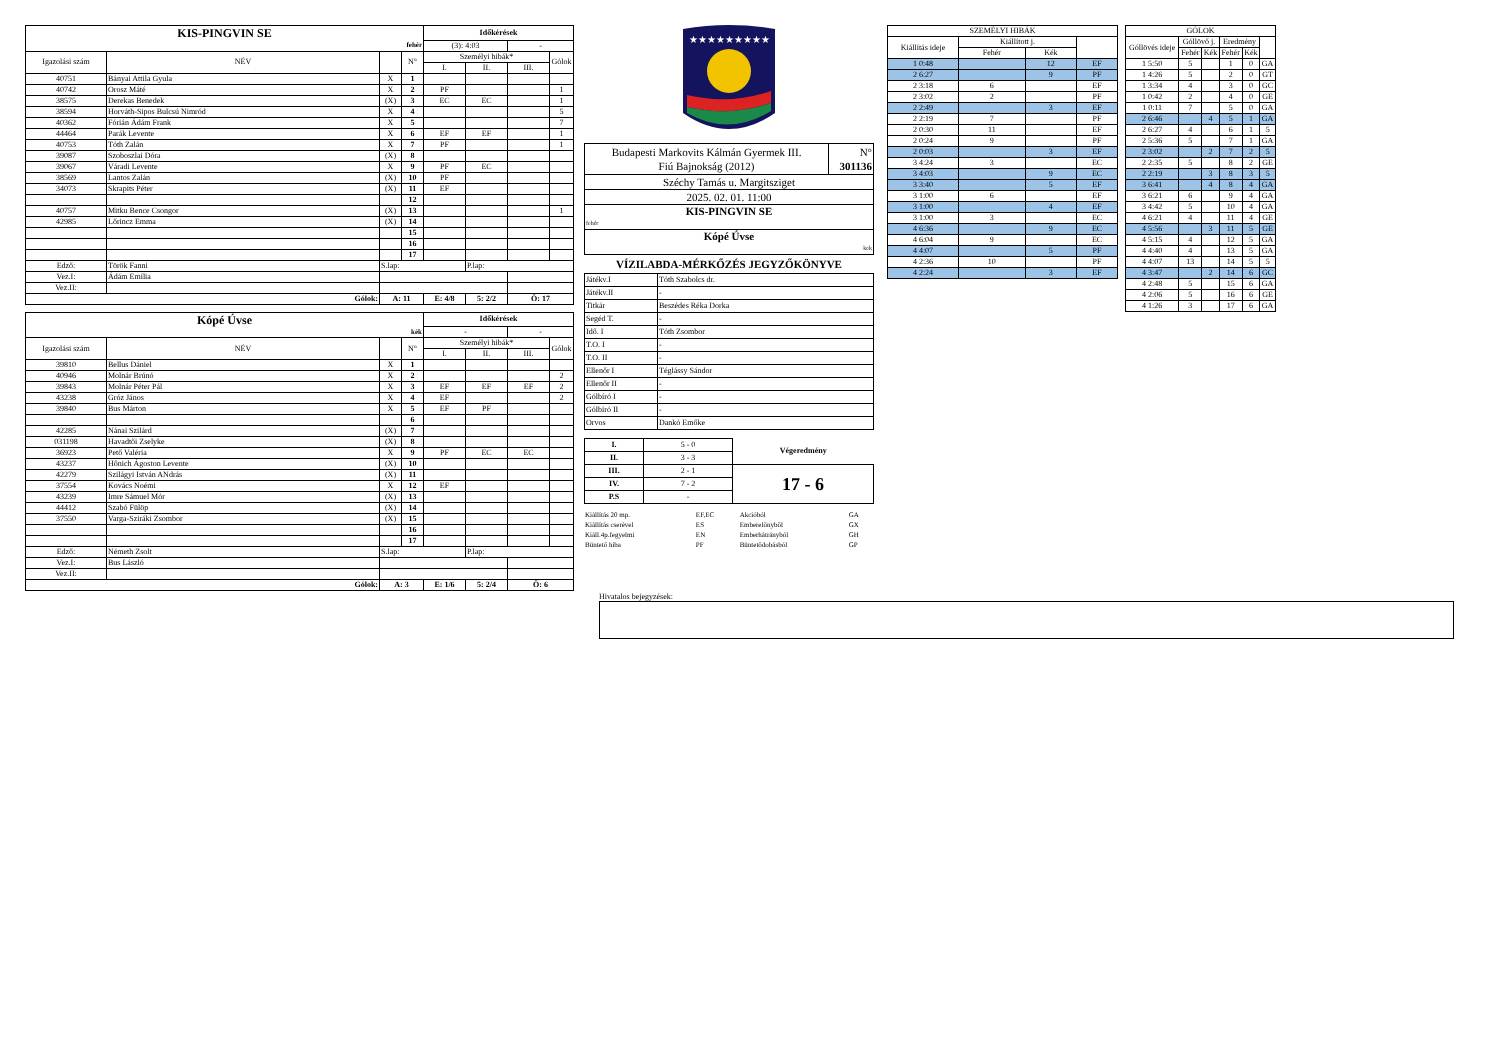| KIS-PINGVIN SE | | | | Időkérések | | | |
| fehér | | | | (3): 4:03 | | - | |
| Igazolási szám | NÉV | | N° | Személyi hibák* | | | Gólok |
| | | | | I. | II. | III. | |
| 40751 | Bányai Attila Gyula | X | 1 | | | | |
| 40742 | Orosz Máté | X | 2 | PF | | | 1 |
| 38575 | Derekas Benedek | (X) | 3 | EC | EC | | 1 |
| 38594 | Horváth-Sipos Bulcsú Nimród | X | 4 | | | | 5 |
| 40362 | Fórián Ádám Frank | X | 5 | | | | 7 |
| 44464 | Parák Levente | X | 6 | EF | EF | | 1 |
| 40753 | Tóth Zalán | X | 7 | PF | | | 1 |
| 39087 | Szoboszlai Dóra | (X) | 8 | | | | |
| 39067 | Váradi Levente | X | 9 | PF | EC | | |
| 38569 | Lantos Zalán | (X) | 10 | PF | | | |
| 34073 | Skrapits Péter | (X) | 11 | EF | | | |
| | | | 12 | | | | |
| 40757 | Mitku Bence Csongor | (X) | 13 | | | | 1 |
| 42985 | Lőrincz Emma | (X) | 14 | | | | |
| | | | 15 | | | | |
| | | | 16 | | | | |
| | | | 17 | | | | |
| Edző: | Török Fanni | S.lap: | | | P.lap: | | |
| Vez.I: | Ádám Emília | | | | | | |
| Vez.II: | | | | | | | |
| Gólok: | | A: 11 | | E: 4/8 | 5: 2/2 | Ö: 17 | |
| Kópé Úvse | | | | Időkérések | | | |
| kék | | | | - | | - | |
| Igazolási szám | NÉV | | N° | Személyi hibák* | | | Gólok |
| | | | | I. | II. | III. | |
| 39810 | Bellus Dániel | X | 1 | | | | |
| 40946 | Molnár Brúnó | X | 2 | | | | 2 |
| 39843 | Molnár Péter Pál | X | 3 | EF | EF | EF | 2 |
| 43238 | Gróz János | X | 4 | EF | | | 2 |
| 39840 | Bus Márton | X | 5 | EF | PF | | |
| | | | 6 | | | | |
| 42285 | Nánai Szilárd | (X) | 7 | | | | |
| 031198 | Havadtői Zselyke | (X) | 8 | | | | |
| 36923 | Pető Valéria | X | 9 | PF | EC | EC | |
| 43237 | Hőnich Ágoston Levente | (X) | 10 | | | | |
| 42279 | Szilágyi István ANdrás | (X) | 11 | | | | |
| 37554 | Kovács Noémi | X | 12 | EF | | | |
| 43239 | Imre Sámuel Mór | (X) | 13 | | | | |
| 44412 | Szabó Fülöp | (X) | 14 | | | | |
| 37550 | Varga-Sziráki Zsombor | (X) | 15 | | | | |
| | | | 16 | | | | |
| | | | 17 | | | | |
| Edző: | Németh Zsolt | S.lap: | | | P.lap: | | |
| Vez.I: | Bus László | | | | | | |
| Vez.II: | | | | | | | |
| Gólok: | | A: 3 | | E: 1/6 | 5: 2/4 | Ö: 6 | |
★★★★★★★★★
| Budapesti Markovits Kálmán Gyermek III. Fiú Bajnokság (2012) | N° 301136 |
| Széchy Tamás u. Margitsziget | |
| 2025. 02. 01. 11:00 | |
| KIS-PINGVIN SE fehér | |
| Kópé Úvse kek | |
VÍZILABDA-MÉRKŐZÉS JEGYZŐKÖNYVE
| Játékv.I | Tóth Szabolcs dr. |
| Játékv.II | - |
| Titkár | Beszédes Réka Dorka |
| Segéd T. | - |
| Idő. I | Tóth Zsombor |
| T.O. I | - |
| T.O. II | - |
| Ellenőr I | Téglássy Sándor |
| Ellenőr II | - |
| Gólbíró I | - |
| Gólbíró II | - |
| Orvos | Dankó Emőke |
| I. | 5 - 0 | Végeredmény |
| II. | 3 - 3 | |
| III. | 2 - 1 | 17 - 6 |
| IV. | 7 - 2 | |
| P.S | - | |
| Kiállítás 20 mp. | EF,EC | Akcióból | GA |
| Kiállítás cserével | ES | Emberelőnyből | GX |
| Kiáll.4p.fegyelmi | EN | Emberhátrányból | GH |
| Büntető hiba | PF | Büntetődobásból | GP |
| SZEMÉLYI HIBÁK | | | |
| --- | --- | --- | --- |
| Kiállítás ideje | Kiállított j. | | |
| | Fehér | Kék | |
| 1 0:48 | | 12 | EF |
| 2 6:27 | | 9 | PF |
| 2 3:18 | 6 | | EF |
| 2 3:02 | 2 | | PF |
| 2 2:49 | | 3 | EF |
| 2 2:19 | 7 | | PF |
| 2 0:30 | 11 | | EF |
| 2 0:24 | 9 | | PF |
| 2 0:03 | | 3 | EF |
| 3 4:24 | 3 | | EC |
| 3 4:03 | | 9 | EC |
| 3 3:40 | | 5 | EF |
| 3 1:00 | 6 | | EF |
| 3 1:00 | | 4 | EF |
| 3 1:00 | 3 | | EC |
| 4 6:36 | | 9 | EC |
| 4 6:04 | 9 | | EC |
| 4 4:07 | | 5 | PF |
| 4 2:36 | 10 | | PF |
| 4 2:24 | | 3 | EF |
| GÓLOK | | | | | |
| --- | --- | --- | --- | --- | --- |
| Góllövés ideje | Góllövő j. | | Eredmény | | |
| | Fehér | Kék | Fehér | Kék | |
| 1 5:50 | 5 | | 1 | 0 | GA |
| 1 4:26 | 5 | | 2 | 0 | GT |
| 1 3:34 | 4 | | 3 | 0 | GC |
| 1 0:42 | 2 | | 4 | 0 | GE |
| 1 0:11 | 7 | | 5 | 0 | GA |
| 2 6:46 | | 4 | 5 | 1 | GA |
| 2 6:27 | 4 | | 6 | 1 | 5 |
| 2 5:36 | 5 | | 7 | 1 | GA |
| 2 3:02 | | 2 | 7 | 2 | 5 |
| 2 2:35 | 5 | | 8 | 2 | GE |
| 2 2:19 | | 3 | 8 | 3 | 5 |
| 3 6:41 | | 4 | 8 | 4 | GA |
| 3 6:21 | 6 | | 9 | 4 | GA |
| 3 4:42 | 5 | | 10 | 4 | GA |
| 4 6:21 | 4 | | 11 | 4 | GE |
| 4 5:56 | | 3 | 11 | 5 | GE |
| 4 5:15 | 4 | | 12 | 5 | GA |
| 4 4:40 | 4 | | 13 | 5 | GA |
| 4 4:07 | 13 | | 14 | 5 | 5 |
| 4 3:47 | | 2 | 14 | 6 | GC |
| 4 2:48 | 5 | | 15 | 6 | GA |
| 4 2:06 | 5 | | 16 | 6 | GE |
| 4 1:26 | 3 | | 17 | 6 | GA |
Hivatalos bejegyzések: